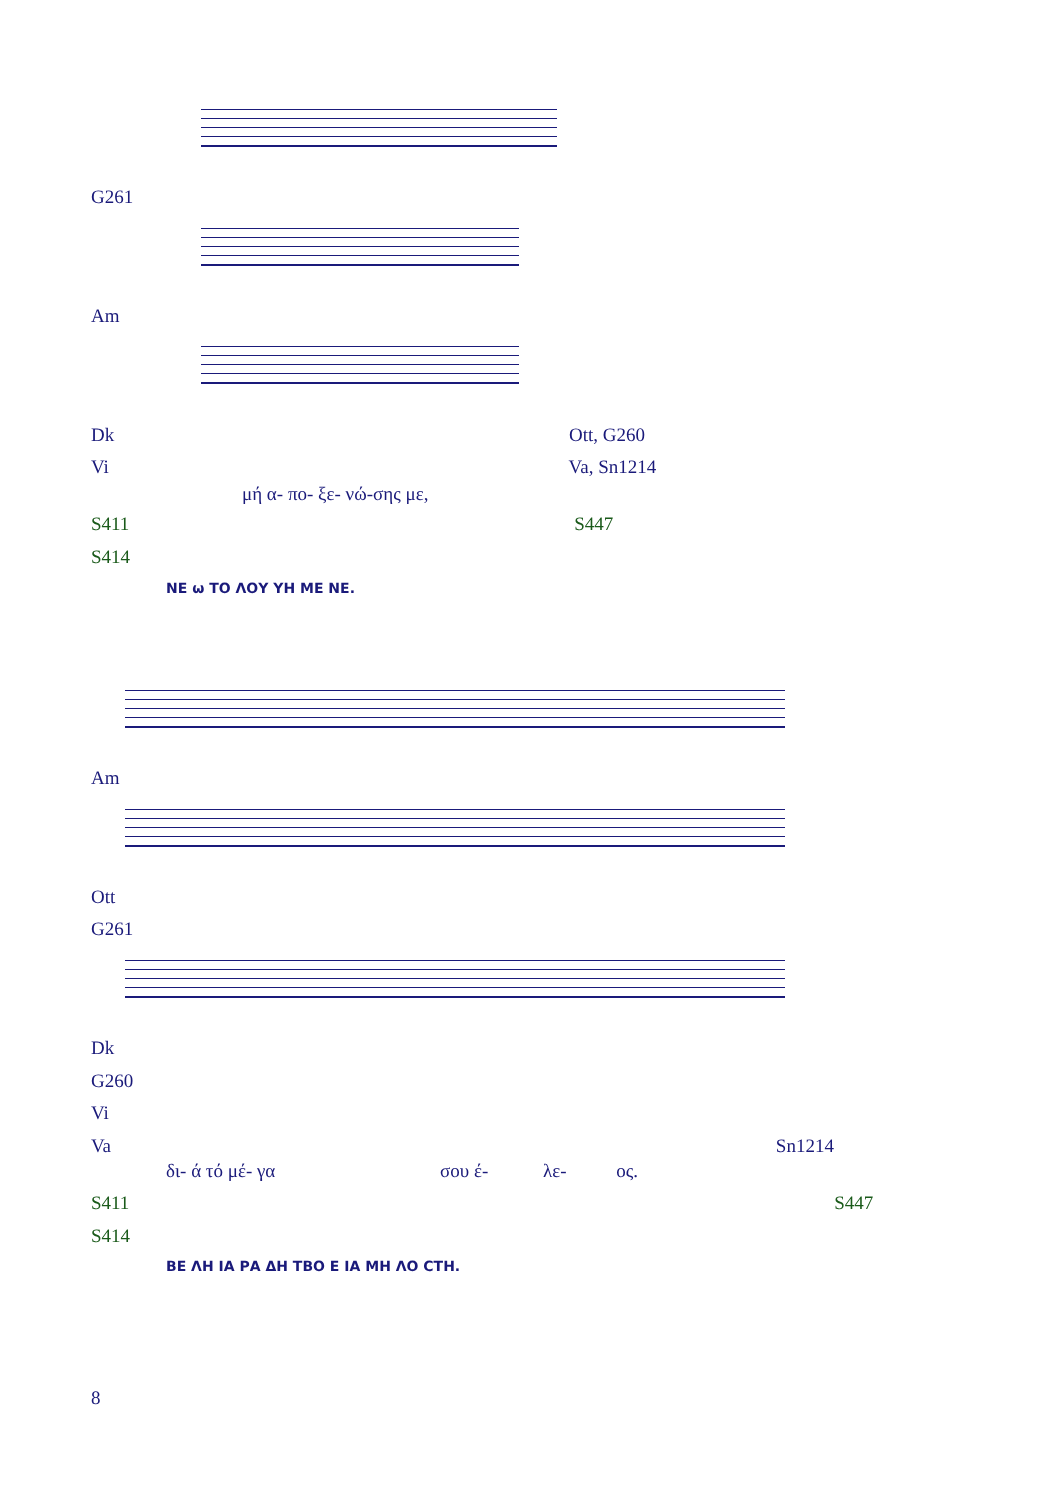G261
Am
Dk Ott, G260
Vi Va, Sn1214
μή α- πο- ξε- νώ-σης με,
S411 S447
S414
ΝΕ ω ΤΟ ΛΟΥ ΥΗ ΜΕ ΝΕ.
Am
Ott
G261
Dk
G260
Vi
Va Sn1214
δι- ά τό μέ- γα σου έ- λε- ος.
S411 S447
S414
ΒΕ ΛΗ ΙΑ ΡΑ ΔΗ ΤΒΟ Ε ΙΑ ΜΗ ΛΟ СТН.
8